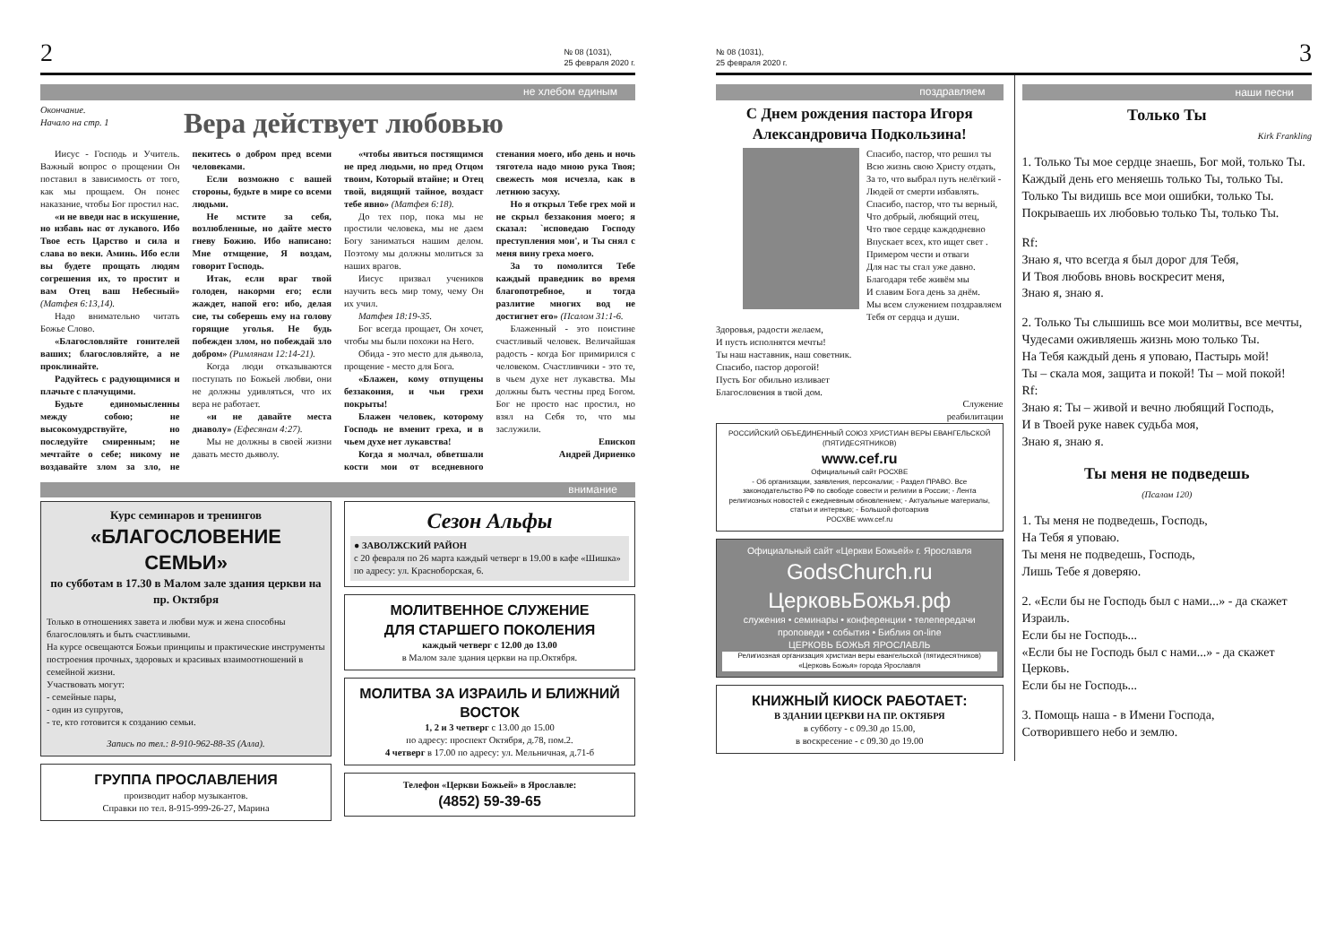2 № 08 (1031),
25 февраля 2020 г.
не хлебом единым
Окончание.
Начало на стр. 1
Вера действует любовью
Иисус - Господь и Учитель. Важный вопрос о прощении Он поставил в зависимость от того, как мы прощаем. Он понес наказание, чтобы Бог простил нас.
«и не введи нас в искушение, но избавь нас от лукавого. Ибо Твое есть Царство и сила и слава во веки. Аминь. Ибо если вы будете прощать людям согрешения их, то простит и вам Отец ваш Небесный» (Матфея 6:13,14).
Надо внимательно читать Божье Слово.
«Благословляйте гонителей ваших; благословляйте, а не проклинайте.
Радуйтесь с радующимися и плачьте с плачущими.
Будьте единомысленны между собою; не высокомудрствуйте, но последуйте смиренным; не мечтайте о себе; никому не воздавайте злом за зло, не пекитесь о добром пред всеми человеками.
Если возможно с вашей стороны, будьте в мире со всеми людьми.
Не мстите за себя, возлюбленные, но дайте место гневу Божию. Ибо написано: Мне отмщение, Я воздам, говорит Господь.
Итак, если враг твой голоден, накорми его; если жаждет, напой его: ибо, делая сие, ты соберешь ему на голову горящие уголья. Не будь побежден злом, но побеждай зло добром» (Римлянам 12:14-21).
Когда люди отказываются поступать по Божьей любви, они не должны удивляться, что их вера не работает.
«и не давайте места диаволу» (Ефесянам 4:27).
Мы не должны в своей жизни давать место дьяволу.
«чтобы явиться постящимся не пред людьми, но пред Отцом твоим, Который втайне; и Отец твой, видящий тайное, воздаст тебе явно» (Матфея 6:18).
До тех пор, пока мы не простили человека, мы не даем Богу заниматься нашим делом. Поэтому мы должны молиться за наших врагов.
Иисус призвал учеников научить весь мир тому, чему Он их учил.
Матфея 18:19-35.
Бог всегда прощает, Он хочет, чтобы мы были похожи на Него.
Обида - это место для дьявола, прощение - место для Бога.
«Блажен, кому отпущены беззакония, и чьи грехи покрыты!
Блажен человек, которому Господь не вменит греха, и в чьем духе нет лукавства!
Когда я молчал, обветшали кости мои от вседневного стенания моего, ибо день и ночь тяготела надо мною рука Твоя; свежесть моя исчезла, как в летнюю засуху.
Но я открыл Тебе грех мой и не скрыл беззакония моего; я сказал: `исповедаю Господу преступления мои', и Ты снял с меня вину греха моего.
За то помолится Тебе каждый праведник во время благопотребное, и тогда разлитие многих вод не достигнет его» (Псалом 31:1-6.
Блаженный - это поистине счастливый человек. Величайшая радость - когда Бог примирился с человеком. Счастливчики - это те, в чьем духе нет лукавства. Мы должны быть честны пред Богом. Бог не просто нас простил, но взял на Себя то, что мы заслужили.
Епископ
Андрей Дириенко
внимание
Курс семинаров и тренингов
«БЛАГОСЛОВЕНИЕ СЕМЬИ»
по субботам в 17.30 в Малом зале здания церкви на пр. Октября
Только в отношениях завета и любви муж и жена способны благословлять и быть счастливыми.
На курсе освещаются Божьи принципы и практические инструменты построения прочных, здоровых и красивых взаимоотношений в семейной жизни.
Участвовать могут:
- семейные пары,
- один из супругов,
- те, кто готовится к созданию семьи.
Запись по тел.: 8-910-962-88-35 (Алла).
ГРУППА ПРОСЛАВЛЕНИЯ
производит набор музыкантов.
Справки по тел. 8-915-999-26-27, Марина
Сезон Альфы
● ЗАВОЛЖСКИЙ РАЙОН
с 20 февраля по 26 марта каждый четверг в 19.00 в кафе «Шишка» по адресу: ул. Красноборская, 6.
МОЛИТВЕННОЕ СЛУЖЕНИЕ
ДЛЯ СТАРШЕГО ПОКОЛЕНИЯ
каждый четверг с 12.00 до 13.00
в Малом зале здания церкви на пр.Октября.
МОЛИТВА ЗА ИЗРАИЛЬ И БЛИЖНИЙ ВОСТОК
1, 2 и 3 четверг с 13.00 до 15.00
по адресу: проспект Октября, д.78, пом.2.
4 четверг в 17.00 по адресу: ул. Мельничная, д.71-б
Телефон «Церкви Божьей» в Ярославле:
(4852) 59-39-65
№ 08 (1031),
25 февраля 2020 г. 3
поздравляем
С Днем рождения пастора Игоря Александровича Подкользина!
Спасибо, пастор, что решил ты
Всю жизнь свою Христу отдать,
За то, что выбрал путь нелёгкий -
Людей от смерти избавлять.
Спасибо, пастор, что ты верный,
Что добрый, любящий отец,
Что твое сердце каждодневно
Впускает всех, кто ищет свет .
Примером чести и отваги
Для нас ты стал уже давно.
Благодаря тебе живём мы
И славим Бога день за днём.
Мы всем служением поздравляем
Тебя от сердца и души.
Здоровья, радости желаем,
И пусть исполнятся мечты!
Ты наш наставник, наш советник.
Спасибо, пастор дорогой!
Пусть Бог обильно изливает
Благословения в твой дом.
Служение
реабилитации
РОССИЙСКИЙ ОБЪЕДИНЕННЫЙ СОЮЗ ХРИСТИАН ВЕРЫ ЕВАНГЕЛЬСКОЙ (ПЯТИДЕСЯТНИКОВ)
www.cef.ru
Официальный сайт РОСХВЕ
- Об организации, заявления, персоналии; - Раздел ПРАВО. Все законодательство РФ по свободе совести и религии в России; - Лента религиозных новостей с ежедневным обновлением; - Актуальные материалы, статьи и интервью; - Большой фотоархив
РОСХВЕ www.cef.ru
Официальный сайт «Церкви Божьей» г. Ярославля
GodsChurch.ru
ЦерковьБожья.рф
служения • семинары • конференции • телепередачи
проповеди • события • Библия on-line
ЦЕРКОВЬ БОЖЬЯ ЯРОСЛАВЛЬ
Религиозная организация христиан веры евангельской (пятидесятников) «Церковь Божья» города Ярославля
КНИЖНЫЙ КИОСК РАБОТАЕТ:
В ЗДАНИИ ЦЕРКВИ НА ПР. ОКТЯБРЯ
в субботу - с 09.30 до 15.00,
в воскресение - с 09.30 до 19.00
наши песни
Только Ты
Kirk Frankling
1. Только Ты мое сердце знаешь, Бог мой, только Ты.
Каждый день его меняешь только Ты, только Ты.
Только Ты видишь все мои ошибки, только Ты.
Покрываешь их любовью только Ты, только Ты.
Rf:
Знаю я, что всегда я был дорог для Тебя,
И Твоя любовь вновь воскресит меня,
Знаю я, знаю я.
2. Только Ты слышишь все мои молитвы, все мечты,
Чудесами оживляешь жизнь мою только Ты.
На Тебя каждый день я уповаю, Пастырь мой!
Ты – скала моя, защита и покой! Ты – мой покой!
Rf:
Знаю я: Ты – живой и вечно любящий Господь,
И в Твоей руке навек судьба моя,
Знаю я, знаю я.
Ты меня не подведешь
(Псалом 120)
1. Ты меня не подведешь, Господь,
На Тебя я уповаю.
Ты меня не подведешь, Господь,
Лишь Тебе я доверяю.
2. «Если бы не Господь был с нами...» - да скажет Израиль.
Если бы не Господь...
«Если бы не Господь был с нами...» - да скажет Церковь.
Если бы не Господь...
3. Помощь наша - в Имени Господа,
Сотворившего небо и землю.